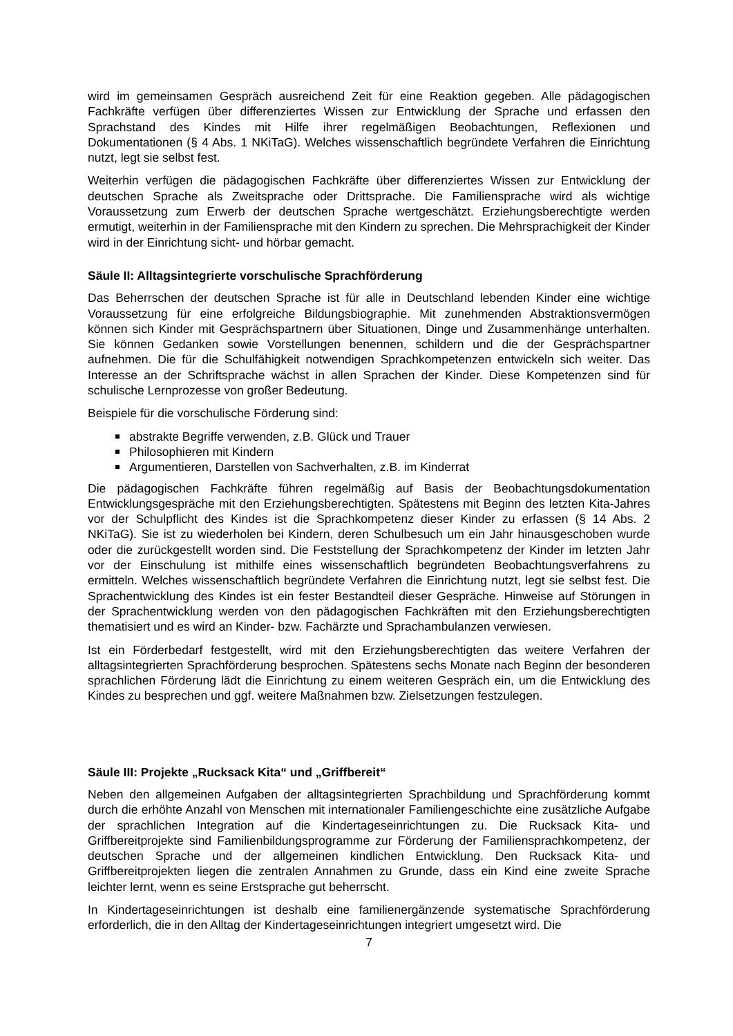wird im gemeinsamen Gespräch ausreichend Zeit für eine Reaktion gegeben. Alle pädagogischen Fachkräfte verfügen über differenziertes Wissen zur Entwicklung der Sprache und erfassen den Sprachstand des Kindes mit Hilfe ihrer regelmäßigen Beobachtungen, Reflexionen und Dokumentationen (§ 4 Abs. 1 NKiTaG). Welches wissenschaftlich begründete Verfahren die Einrichtung nutzt, legt sie selbst fest.
Weiterhin verfügen die pädagogischen Fachkräfte über differenziertes Wissen zur Entwicklung der deutschen Sprache als Zweitsprache oder Drittsprache. Die Familiensprache wird als wichtige Voraussetzung zum Erwerb der deutschen Sprache wertgeschätzt. Erziehungsberechtigte werden ermutigt, weiterhin in der Familiensprache mit den Kindern zu sprechen. Die Mehrsprachigkeit der Kinder wird in der Einrichtung sicht- und hörbar gemacht.
Säule II: Alltagsintegrierte vorschulische Sprachförderung
Das Beherrschen der deutschen Sprache ist für alle in Deutschland lebenden Kinder eine wichtige Voraussetzung für eine erfolgreiche Bildungsbiographie. Mit zunehmenden Abstraktionsvermögen können sich Kinder mit Gesprächspartnern über Situationen, Dinge und Zusammenhänge unterhalten. Sie können Gedanken sowie Vorstellungen benennen, schildern und die der Gesprächspartner aufnehmen. Die für die Schulfähigkeit notwendigen Sprachkompetenzen entwickeln sich weiter. Das Interesse an der Schriftsprache wächst in allen Sprachen der Kinder. Diese Kompetenzen sind für schulische Lernprozesse von großer Bedeutung.
Beispiele für die vorschulische Förderung sind:
abstrakte Begriffe verwenden, z.B. Glück und Trauer
Philosophieren mit Kindern
Argumentieren, Darstellen von Sachverhalten, z.B. im Kinderrat
Die pädagogischen Fachkräfte führen regelmäßig auf Basis der Beobachtungsdokumentation Entwicklungsgespräche mit den Erziehungsberechtigten. Spätestens mit Beginn des letzten Kita-Jahres vor der Schulpflicht des Kindes ist die Sprachkompetenz dieser Kinder zu erfassen (§ 14 Abs. 2 NKiTaG). Sie ist zu wiederholen bei Kindern, deren Schulbesuch um ein Jahr hinausgeschoben wurde oder die zurückgestellt worden sind. Die Feststellung der Sprachkompetenz der Kinder im letzten Jahr vor der Einschulung ist mithilfe eines wissenschaftlich begründeten Beobachtungsverfahrens zu ermitteln. Welches wissenschaftlich begründete Verfahren die Einrichtung nutzt, legt sie selbst fest. Die Sprachentwicklung des Kindes ist ein fester Bestandteil dieser Gespräche. Hinweise auf Störungen in der Sprachentwicklung werden von den pädagogischen Fachkräften mit den Erziehungsberechtigten thematisiert und es wird an Kinder- bzw. Fachärzte und Sprachambulanzen verwiesen.
Ist ein Förderbedarf festgestellt, wird mit den Erziehungsberechtigten das weitere Verfahren der alltagsintegrierten Sprachförderung besprochen. Spätestens sechs Monate nach Beginn der besonderen sprachlichen Förderung lädt die Einrichtung zu einem weiteren Gespräch ein, um die Entwicklung des Kindes zu besprechen und ggf. weitere Maßnahmen bzw. Zielsetzungen festzulegen.
Säule III: Projekte „Rucksack Kita“ und „Griffbereit“
Neben den allgemeinen Aufgaben der alltagsintegrierten Sprachbildung und Sprachförderung kommt durch die erhöhte Anzahl von Menschen mit internationaler Familiengeschichte eine zusätzliche Aufgabe der sprachlichen Integration auf die Kindertageseinrichtungen zu. Die Rucksack Kita- und Griffbereitprojekte sind Familienbildungsprogramme zur Förderung der Familiensprachkompetenz, der deutschen Sprache und der allgemeinen kindlichen Entwicklung. Den Rucksack Kita- und Griffbereitprojekten liegen die zentralen Annahmen zu Grunde, dass ein Kind eine zweite Sprache leichter lernt, wenn es seine Erstsprache gut beherrscht.
In Kindertageseinrichtungen ist deshalb eine familienergänzende systematische Sprachförderung erforderlich, die in den Alltag der Kindertageseinrichtungen integriert umgesetzt wird. Die
7